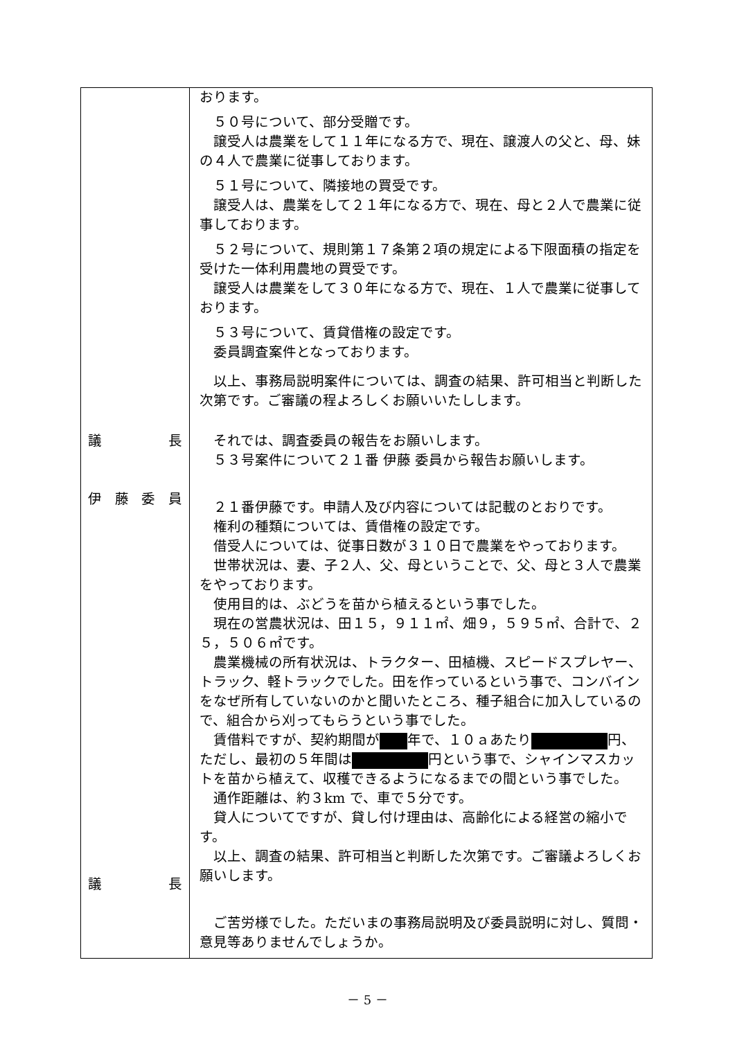| 議 長 伊 藤 委 員 議 長 | おります。 ５０号について、部分受贈です。 譲受人は農業をして１１年になる方で、現在、譲渡人の父と、母、妹の４人で農業に従事しております。 ５１号について、隣接地の買受です。 譲受人は、農業をして２１年になる方で、現在、母と２人で農業に従事しております。 ５２号について、規則第１７条第２項の規定による下限面積の指定を受けた一体利用農地の買受です。 譲受人は農業をして３０年になる方で、現在、１人で農業に従事しております。 ５３号について、賃貸借権の設定です。 委員調査案件となっております。 以上、事務局説明案件については、調査の結果、許可相当と判断した次第です。ご審議の程よろしくお願いいたしします。 それでは、調査委員の報告をお願いします。 ５３号案件について２１番 伊藤 委員から報告お願いします。 ２１番伊藤です。申請人及び内容については記載のとおりです。 権利の種類については、賃借権の設定です。 借受人については、従事日数が３１０日で農業をやっております。 世帯状況は、妻、子２人、父、母ということで、父、母と３人で農業をやっております。 使用目的は、ぶどうを苗から植えるという事でした。 現在の営農状況は、田１５，９１１㎡、畑９，５９５㎡、合計で、２５，５０６㎡です。 農業機械の所有状況は、トラクター、田植機、スピードスプレヤー、トラック、軽トラックでした。田を作っているという事で、コンバインをなぜ所有していないのかと聞いたところ、種子組合に加入しているので、組合から刈ってもらうという事でした。 賃借料ですが、契約期間が 年で、１０ａあたり 円、ただし、最初の５年間は 円という事で、シャインマスカットを苗から植えて、収穫できるようになるまでの間という事でした。 通作距離は、約３km で、車で５分です。 貸人についてですが、貸し付け理由は、高齢化による経営の縮小です。 以上、調査の結果、許可相当と判断した次第です。ご審議よろしくお願いします。 ご苦労様でした。ただいまの事務局説明及び委員説明に対し、質問・意見等ありませんでしょうか。 |
－ 5 －